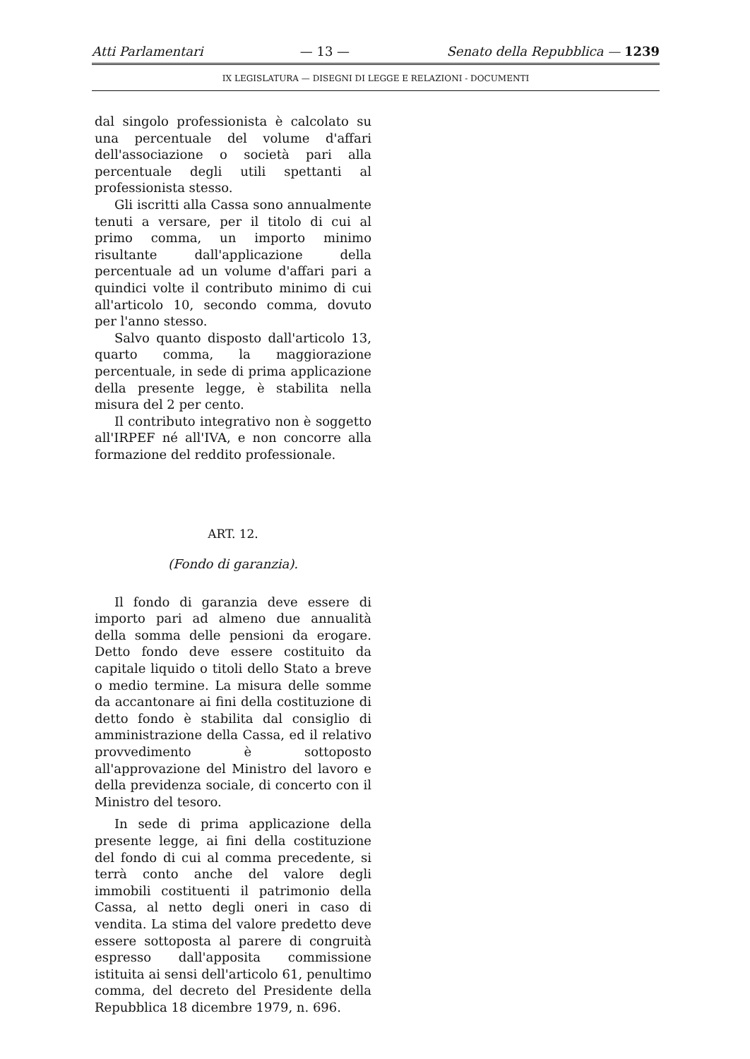Atti Parlamentari — 13 — Senato della Repubblica — 1239
IX LEGISLATURA — DISEGNI DI LEGGE E RELAZIONI - DOCUMENTI
dal singolo professionista è calcolato su una percentuale del volume d'affari dell'associazione o società pari alla percentuale degli utili spettanti al professionista stesso.
Gli iscritti alla Cassa sono annualmente tenuti a versare, per il titolo di cui al primo comma, un importo minimo risultante dall'applicazione della percentuale ad un volume d'affari pari a quindici volte il contributo minimo di cui all'articolo 10, secondo comma, dovuto per l'anno stesso.
Salvo quanto disposto dall'articolo 13, quarto comma, la maggiorazione percentuale, in sede di prima applicazione della presente legge, è stabilita nella misura del 2 per cento.
Il contributo integrativo non è soggetto all'IRPEF né all'IVA, e non concorre alla formazione del reddito professionale.
ART. 12.
(Fondo di garanzia).
Il fondo di garanzia deve essere di importo pari ad almeno due annualità della somma delle pensioni da erogare. Detto fondo deve essere costituito da capitale liquido o titoli dello Stato a breve o medio termine. La misura delle somme da accantonare ai fini della costituzione di detto fondo è stabilita dal consiglio di amministrazione della Cassa, ed il relativo provvedimento è sottoposto all'approvazione del Ministro del lavoro e della previdenza sociale, di concerto con il Ministro del tesoro.
In sede di prima applicazione della presente legge, ai fini della costituzione del fondo di cui al comma precedente, si terrà conto anche del valore degli immobili costituenti il patrimonio della Cassa, al netto degli oneri in caso di vendita. La stima del valore predetto deve essere sottoposta al parere di congruità espresso dall'apposita commissione istituita ai sensi dell'articolo 61, penultimo comma, del decreto del Presidente della Repubblica 18 dicembre 1979, n. 696.